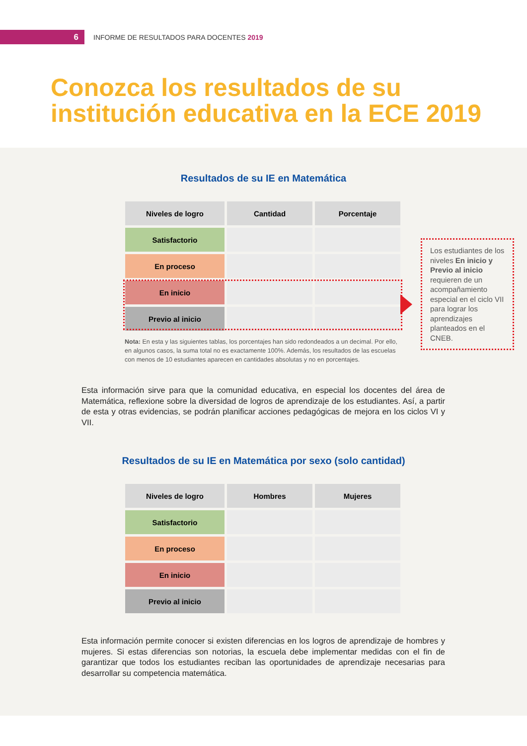6
INFORME DE RESULTADOS PARA DOCENTES 2019
Conozca los resultados de su
institución educativa en la ECE 2019
Resultados de su IE en Matemática
| Niveles de logro | Cantidad | Porcentaje |
| --- | --- | --- |
| Satisfactorio | | |
| En proceso | | |
| En inicio | | |
| Previo al inicio | | |
Nota: En esta y las siguientes tablas, los porcentajes han sido redondeados a un decimal. Por ello, en algunos casos, la suma total no es exactamente 100%. Además, los resultados de las escuelas con menos de 10 estudiantes aparecen en cantidades absolutas y no en porcentajes.
Los estudiantes de los niveles En inicio y Previo al inicio requieren de un acompañamiento especial en el ciclo VII para lograr los aprendizajes planteados en el CNEB.
Esta información sirve para que la comunidad educativa, en especial los docentes del área de Matemática, reflexione sobre la diversidad de logros de aprendizaje de los estudiantes. Así, a partir de esta y otras evidencias, se podrán planificar acciones pedagógicas de mejora en los ciclos VI y VII.
Resultados de su IE en Matemática por sexo (solo cantidad)
| Niveles de logro | Hombres | Mujeres |
| --- | --- | --- |
| Satisfactorio | | |
| En proceso | | |
| En inicio | | |
| Previo al inicio | | |
Esta información permite conocer si existen diferencias en los logros de aprendizaje de hombres y mujeres. Si estas diferencias son notorias, la escuela debe implementar medidas con el fin de garantizar que todos los estudiantes reciban las oportunidades de aprendizaje necesarias para desarrollar su competencia matemática.